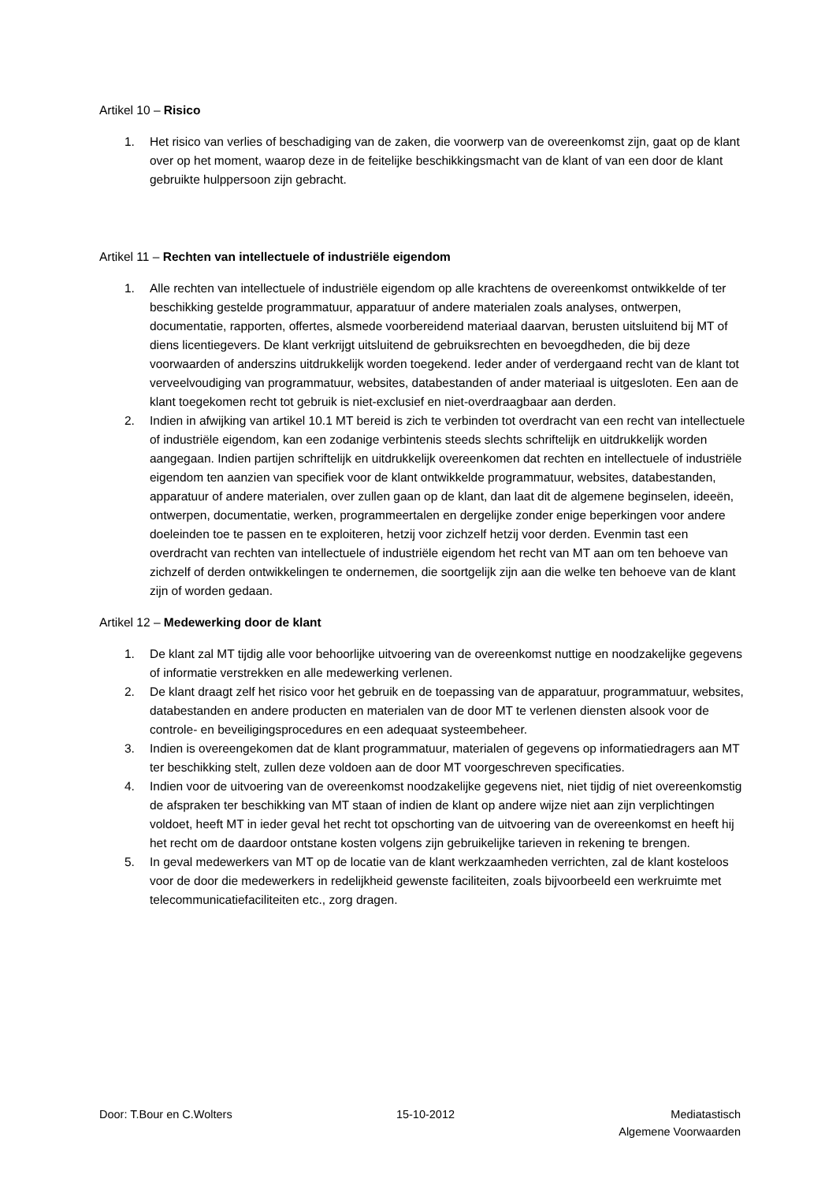Artikel 10 – Risico
1. Het risico van verlies of beschadiging van de zaken, die voorwerp van de overeenkomst zijn, gaat op de klant over op het moment, waarop deze in de feitelijke beschikkingsmacht van de klant of van een door de klant gebruikte hulppersoon zijn gebracht.
Artikel 11 – Rechten van intellectuele of industriële eigendom
1. Alle rechten van intellectuele of industriële eigendom op alle krachtens de overeenkomst ontwikkelde of ter beschikking gestelde programmatuur, apparatuur of andere materialen zoals analyses, ontwerpen, documentatie, rapporten, offertes, alsmede voorbereidend materiaal daarvan, berusten uitsluitend bij MT of diens licentiegevers. De klant verkrijgt uitsluitend de gebruiksrechten en bevoegdheden, die bij deze voorwaarden of anderszins uitdrukkelijk worden toegekend. Ieder ander of verdergaand recht van de klant tot verveelvoudiging van programmatuur, websites, databestanden of ander materiaal is uitgesloten. Een aan de klant toegekomen recht tot gebruik is niet-exclusief en niet-overdraagbaar aan derden.
2. Indien in afwijking van artikel 10.1 MT bereid is zich te verbinden tot overdracht van een recht van intellectuele of industriële eigendom, kan een zodanige verbintenis steeds slechts schriftelijk en uitdrukkelijk worden aangegaan. Indien partijen schriftelijk en uitdrukkelijk overeenkomen dat rechten en intellectuele of industriële eigendom ten aanzien van specifiek voor de klant ontwikkelde programmatuur, websites, databestanden, apparatuur of andere materialen, over zullen gaan op de klant, dan laat dit de algemene beginselen, ideeën, ontwerpen, documentatie, werken, programmeertalen en dergelijke zonder enige beperkingen voor andere doeleinden toe te passen en te exploiteren, hetzij voor zichzelf hetzij voor derden. Evenmin tast een overdracht van rechten van intellectuele of industriële eigendom het recht van MT aan om ten behoeve van zichzelf of derden ontwikkelingen te ondernemen, die soortgelijk zijn aan die welke ten behoeve van de klant zijn of worden gedaan.
Artikel 12 – Medewerking door de klant
1. De klant zal MT tijdig alle voor behoorlijke uitvoering van de overeenkomst nuttige en noodzakelijke gegevens of informatie verstrekken en alle medewerking verlenen.
2. De klant draagt zelf het risico voor het gebruik en de toepassing van de apparatuur, programmatuur, websites, databestanden en andere producten en materialen van de door MT te verlenen diensten alsook voor de controle- en beveiligingsprocedures en een adequaat systeembeheer.
3. Indien is overeengekomen dat de klant programmatuur, materialen of gegevens op informatiedragers aan MT ter beschikking stelt, zullen deze voldoen aan de door MT voorgeschreven specificaties.
4. Indien voor de uitvoering van de overeenkomst noodzakelijke gegevens niet, niet tijdig of niet overeenkomstig de afspraken ter beschikking van MT staan of indien de klant op andere wijze niet aan zijn verplichtingen voldoet, heeft MT in ieder geval het recht tot opschorting van de uitvoering van de overeenkomst en heeft hij het recht om de daardoor ontstane kosten volgens zijn gebruikelijke tarieven in rekening te brengen.
5. In geval medewerkers van MT op de locatie van de klant werkzaamheden verrichten, zal de klant kosteloos voor de door die medewerkers in redelijkheid gewenste faciliteiten, zoals bijvoorbeeld een werkruimte met telecommunicatiefaciliteiten etc., zorg dragen.
Door: T.Bour en C.Wolters 15-10-2012 Mediatastisch
Algemene Voorwaarden